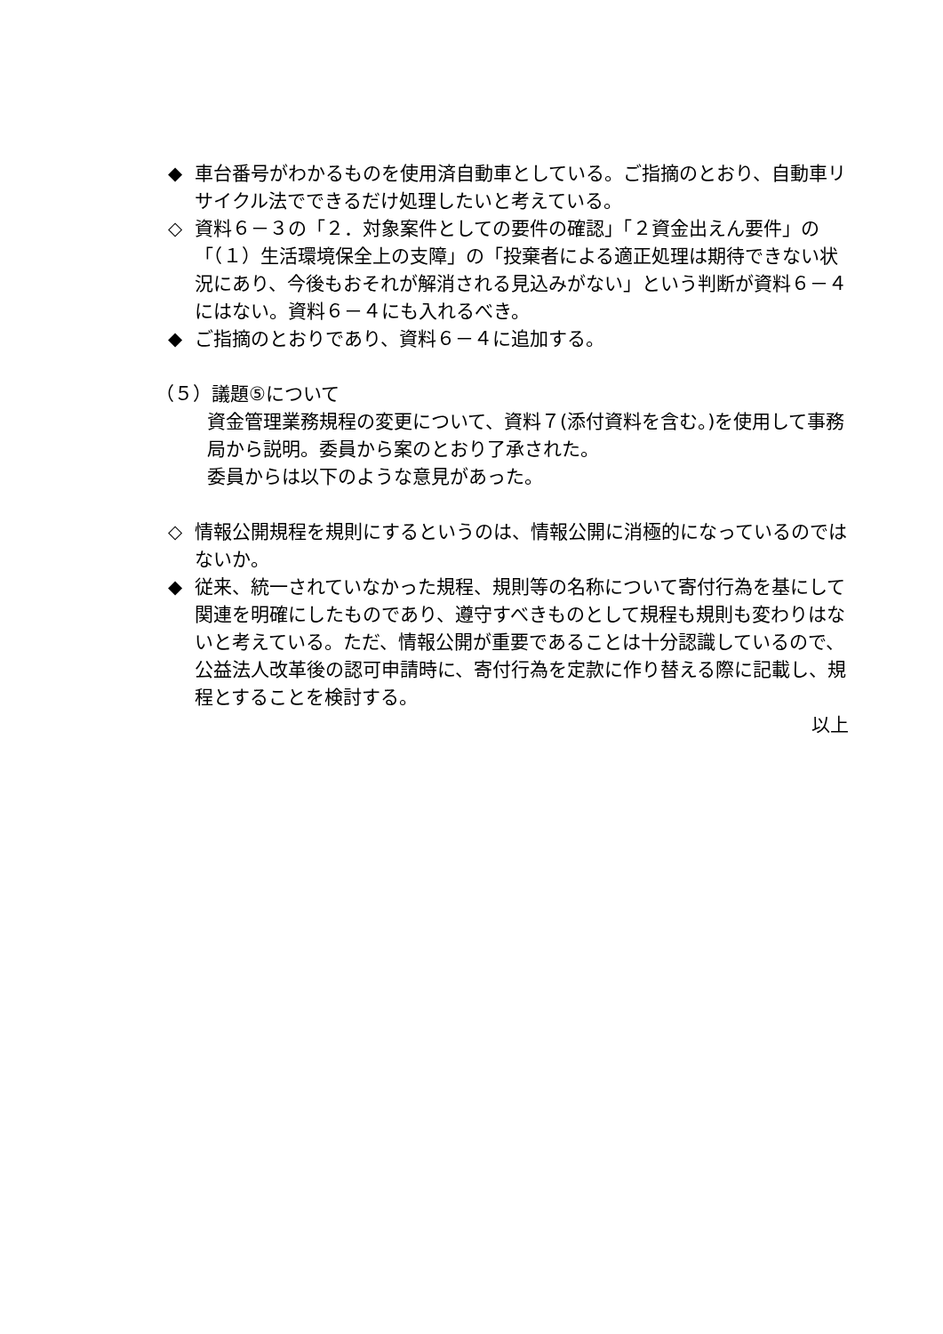◆ 車台番号がわかるものを使用済自動車としている。ご指摘のとおり、自動車リサイクル法でできるだけ処理したいと考えている。
◇ 資料６－３の「２．対象案件としての要件の確認」「２資金出えん要件」の「（１）生活環境保全上の支障」の「投棄者による適正処理は期待できない状況にあり、今後もおそれが解消される見込みがない」という判断が資料６－４にはない。資料６－４にも入れるべき。
◆ ご指摘のとおりであり、資料６－４に追加する。
（５）議題⑤について
資金管理業務規程の変更について、資料７(添付資料を含む。)を使用して事務局から説明。委員から案のとおり了承された。
委員からは以下のような意見があった。
◇ 情報公開規程を規則にするというのは、情報公開に消極的になっているのではないか。
◆ 従来、統一されていなかった規程、規則等の名称について寄付行為を基にして関連を明確にしたものであり、遵守すべきものとして規程も規則も変わりはないと考えている。ただ、情報公開が重要であることは十分認識しているので、公益法人改革後の認可申請時に、寄付行為を定款に作り替える際に記載し、規程とすることを検討する。
以上